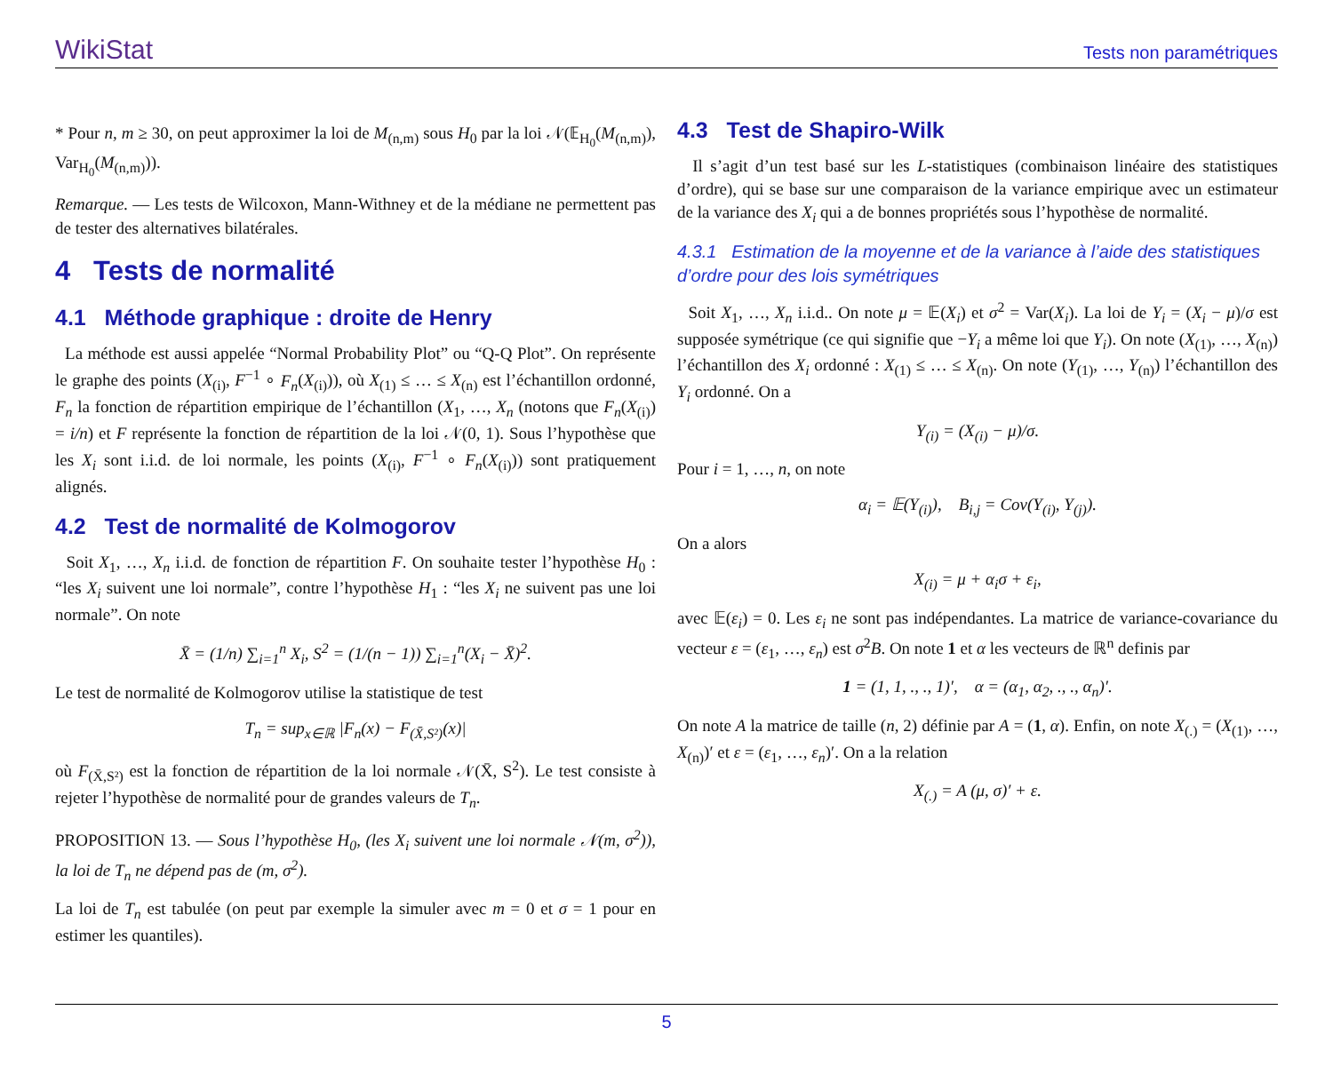WikiStat Tests non paramétriques
* Pour n, m ≥ 30, on peut approximer la loi de M<sub>(n,m)</sub> sous H<sub>0</sub> par la loi 𝒩(𝔼<sub>H<sub>0</sub></sub>(M<sub>(n,m)</sub>), Var<sub>H<sub>0</sub></sub>(M<sub>(n,m)</sub>)).
Remarque. — Les tests de Wilcoxon, Mann-Withney et de la médiane ne permettent pas de tester des alternatives bilatérales.
4 Tests de normalité
4.1 Méthode graphique : droite de Henry
La méthode est aussi appelée “Normal Probability Plot” ou “Q-Q Plot”. On représente le graphe des points (X<sub>(i)</sub>, F<sup>−1</sup> ∘ F<sub>n</sub>(X<sub>(i)</sub>)), où X<sub>(1)</sub> ≤ … ≤ X<sub>(n)</sub> est l’échantillon ordonné, F<sub>n</sub> la fonction de répartition empirique de l’échantillon (X<sub>1</sub>, …, X<sub>n</sub> (notons que F<sub>n</sub>(X<sub>(i)</sub>) = i/n) et F représente la fonction de répartition de la loi 𝒩(0, 1). Sous l’hypothèse que les X<sub>i</sub> sont i.i.d. de loi normale, les points (X<sub>(i)</sub>, F<sup>−1</sup> ∘ F<sub>n</sub>(X<sub>(i)</sub>)) sont pratiquement alignés.
4.2 Test de normalité de Kolmogorov
Soit X<sub>1</sub>, …, X<sub>n</sub> i.i.d. de fonction de répartition F. On souhaite tester l’hypothèse H<sub>0</sub> : “les X<sub>i</sub> suivent une loi normale”, contre l’hypothèse H<sub>1</sub> : “les X<sub>i</sub> ne suivent pas une loi normale”. On note
X̄ = (1/n) ∑<sub>i=1</sub><sup>n</sup> X<sub>i</sub>, S<sup>2</sup> = (1/(n − 1)) ∑<sub>i=1</sub><sup>n</sup>(X<sub>i</sub> − X̄)<sup>2</sup>.
Le test de normalité de Kolmogorov utilise la statistique de test
T<sub>n</sub> = sup<sub>x∈ℝ</sub> |F<sub>n</sub>(x) − F<sub>(X̄,S²)</sub>(x)|
où F<sub>(X̄,S²)</sub> est la fonction de répartition de la loi normale 𝒩(X̄, S<sup>2</sup>). Le test consiste à rejeter l’hypothèse de normalité pour de grandes valeurs de T<sub>n</sub>.
PROPOSITION 13. — Sous l’hypothèse H<sub>0</sub>, (les X<sub>i</sub> suivent une loi normale 𝒩(m, σ<sup>2</sup>)), la loi de T<sub>n</sub> ne dépend pas de (m, σ<sup>2</sup>).
La loi de T<sub>n</sub> est tabulée (on peut par exemple la simuler avec m = 0 et σ = 1 pour en estimer les quantiles).
4.3 Test de Shapiro-Wilk
Il s’agit d’un test basé sur les L-statistiques (combinaison linéaire des statistiques d’ordre), qui se base sur une comparaison de la variance empirique avec un estimateur de la variance des X<sub>i</sub> qui a de bonnes propriétés sous l’hypothèse de normalité.
4.3.1 Estimation de la moyenne et de la variance à l’aide des statistiques d’ordre pour des lois symétriques
Soit X<sub>1</sub>, …, X<sub>n</sub> i.i.d.. On note μ = 𝔼(X<sub>i</sub>) et σ<sup>2</sup> = Var(X<sub>i</sub>). La loi de Y<sub>i</sub> = (X<sub>i</sub> − μ)/σ est supposée symétrique (ce qui signifie que −Y<sub>i</sub> a même loi que Y<sub>i</sub>). On note (X<sub>(1)</sub>, …, X<sub>(n)</sub>) l’échantillon des X<sub>i</sub> ordonné : X<sub>(1)</sub> ≤ … ≤ X<sub>(n)</sub>. On note (Y<sub>(1)</sub>, …, Y<sub>(n)</sub>) l’échantillon des Y<sub>i</sub> ordonné. On a
Y<sub>(i)</sub> = (X<sub>(i)</sub> − μ)/σ.
Pour i = 1, …, n, on note
α<sub>i</sub> = 𝔼(Y<sub>(i)</sub>), B<sub>i,j</sub> = Cov(Y<sub>(i)</sub>, Y<sub>(j)</sub>).
On a alors
X<sub>(i)</sub> = μ + α<sub>i</sub>σ + ε<sub>i</sub>,
avec 𝔼(ε<sub>i</sub>) = 0. Les ε<sub>i</sub> ne sont pas indépendantes. La matrice de variance-covariance du vecteur ε = (ε<sub>1</sub>, …, ε<sub>n</sub>) est σ<sup>2</sup>B. On note 1 et α les vecteurs de ℝ<sup>n</sup> definis par
1 = (1, 1, ., ., 1)′, α = (α<sub>1</sub>, α<sub>2</sub>, ., ., α<sub>n</sub>)′.
On note A la matrice de taille (n, 2) définie par A = (1, α). Enfin, on note X<sub>(.)</sub> = (X<sub>(1)</sub>, …, X<sub>(n)</sub>)′ et ε = (ε<sub>1</sub>, …, ε<sub>n</sub>)′. On a la relation
X<sub>(.)</sub> = A (μ, σ)′ + ε.
5